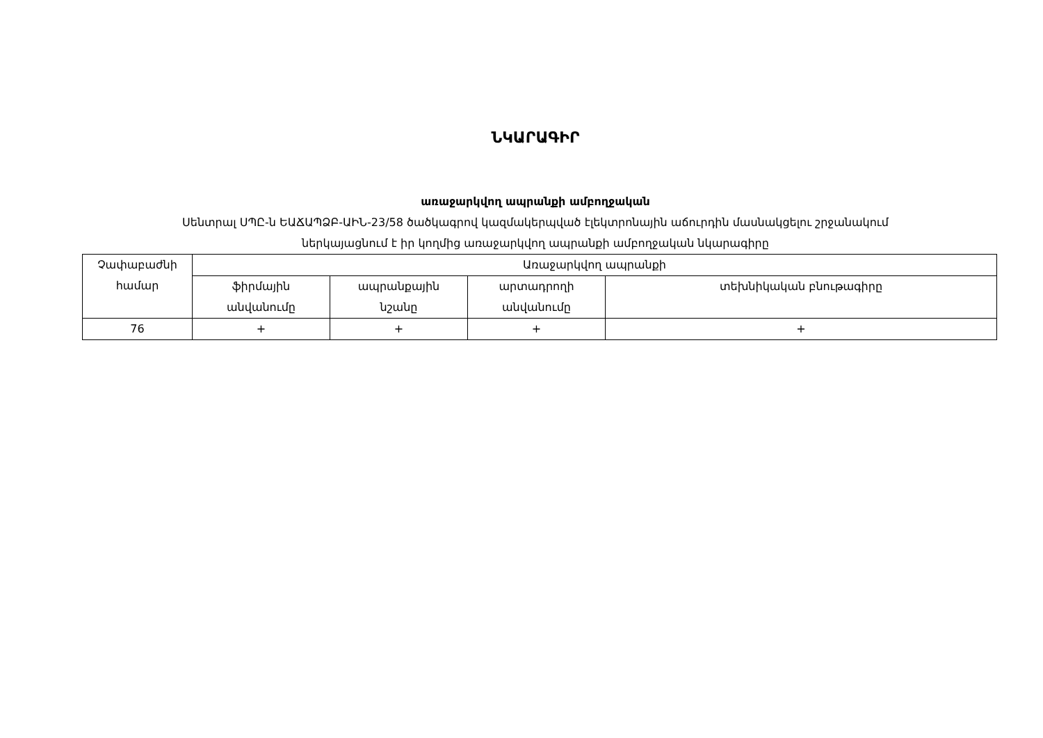ՆԿԱՐԱԳԻՐ
առաջարկվող ապրանքի ամբողջական
Սենտրալ ՍՊԸ-ն ԵԱՃԱՊՁԲ-ԱԻՆ-23/58 ծածկագրով կազմակերպված էլեկտրոնային աճուրդին մասնակցելու շրջանակում
ներկայացնում է իր կողմից առաջարկվող ապրանքի ամբողջական նկարագիրը
| Չափաբաժնի համար | Առաջարկվող ապրանքի | | | |
| --- | --- | --- | --- | --- |
| | ֆիրմային անվանումը | ապրանքային նշանը | արտադրողի անվանումը | տեխնիկական բնութագիրը |
| 76 | + | + | + | + |